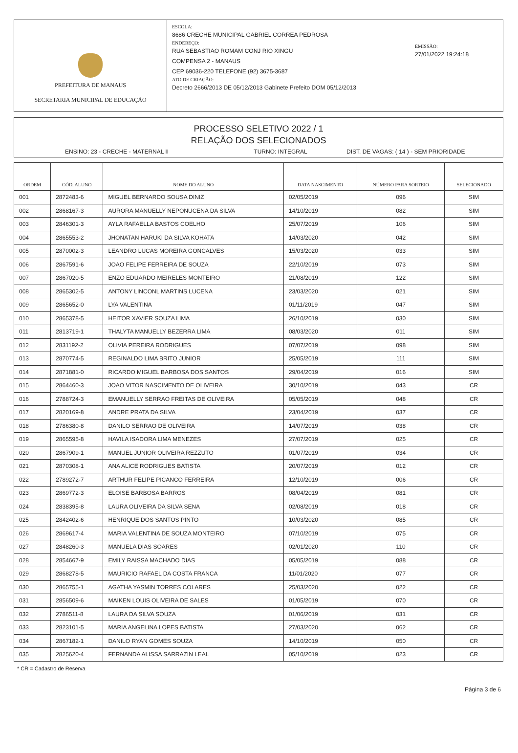PREFEITURA DE MANAUS
SECRETARIA MUNICIPAL DE EDUCAÇÃO
ESCOLA:
8686 CRECHE MUNICIPAL GABRIEL CORREA PEDROSA
ENDEREÇO:
RUA SEBASTIAO ROMAM CONJ RIO XINGU
COMPENSA 2 - MANAUS
CEP 69036-220 TELEFONE (92) 3675-3687
ATO DE CRIAÇÃO:
Decreto 2666/2013 DE 05/12/2013 Gabinete Prefeito DOM 05/12/2013
EMISSÃO:
27/01/2022 19:24:18
PROCESSO SELETIVO 2022 / 1
RELAÇÃO DOS SELECIONADOS
ENSINO: 23 - CRECHE - MATERNAL II TURNO: INTEGRAL DIST. DE VAGAS: ( 14 ) - SEM PRIORIDADE
| ORDEM | CÓD. ALUNO | NOME DO ALUNO | DATA NASCIMENTO | NÚMERO PARA SORTEIO | SELECIONADO |
| --- | --- | --- | --- | --- | --- |
| 001 | 2872483-6 | MIGUEL BERNARDO SOUSA DINIZ | 02/05/2019 | 096 | SIM |
| 002 | 2868167-3 | AURORA MANUELLY NEPONUCENA DA SILVA | 14/10/2019 | 082 | SIM |
| 003 | 2846301-3 | AYLA RAFAELLA BASTOS COELHO | 25/07/2019 | 106 | SIM |
| 004 | 2865553-2 | JHONATAN HARUKI DA SILVA KOHATA | 14/03/2020 | 042 | SIM |
| 005 | 2870002-3 | LEANDRO LUCAS MOREIRA GONCALVES | 15/03/2020 | 033 | SIM |
| 006 | 2867591-6 | JOAO FELIPE FERREIRA DE SOUZA | 22/10/2019 | 073 | SIM |
| 007 | 2867020-5 | ENZO EDUARDO MEIRELES MONTEIRO | 21/08/2019 | 122 | SIM |
| 008 | 2865302-5 | ANTONY LINCONL MARTINS LUCENA | 23/03/2020 | 021 | SIM |
| 009 | 2865652-0 | LYA VALENTINA | 01/11/2019 | 047 | SIM |
| 010 | 2865378-5 | HEITOR XAVIER SOUZA LIMA | 26/10/2019 | 030 | SIM |
| 011 | 2813719-1 | THALYTA MANUELLY BEZERRA LIMA | 08/03/2020 | 011 | SIM |
| 012 | 2831192-2 | OLIVIA PEREIRA RODRIGUES | 07/07/2019 | 098 | SIM |
| 013 | 2870774-5 | REGINALDO LIMA BRITO JUNIOR | 25/05/2019 | 111 | SIM |
| 014 | 2871881-0 | RICARDO MIGUEL BARBOSA DOS SANTOS | 29/04/2019 | 016 | SIM |
| 015 | 2864460-3 | JOAO VITOR NASCIMENTO DE OLIVEIRA | 30/10/2019 | 043 | CR |
| 016 | 2788724-3 | EMANUELLY SERRAO FREITAS DE OLIVEIRA | 05/05/2019 | 048 | CR |
| 017 | 2820169-8 | ANDRE PRATA DA SILVA | 23/04/2019 | 037 | CR |
| 018 | 2786380-8 | DANILO SERRAO DE OLIVEIRA | 14/07/2019 | 038 | CR |
| 019 | 2865595-8 | HAVILA ISADORA LIMA MENEZES | 27/07/2019 | 025 | CR |
| 020 | 2867909-1 | MANUEL JUNIOR OLIVEIRA REZZUTO | 01/07/2019 | 034 | CR |
| 021 | 2870308-1 | ANA ALICE RODRIGUES BATISTA | 20/07/2019 | 012 | CR |
| 022 | 2789272-7 | ARTHUR FELIPE PICANCO FERREIRA | 12/10/2019 | 006 | CR |
| 023 | 2869772-3 | ELOISE BARBOSA BARROS | 08/04/2019 | 081 | CR |
| 024 | 2838395-8 | LAURA OLIVEIRA DA SILVA SENA | 02/08/2019 | 018 | CR |
| 025 | 2842402-6 | HENRIQUE DOS SANTOS PINTO | 10/03/2020 | 085 | CR |
| 026 | 2869617-4 | MARIA VALENTINA DE SOUZA MONTEIRO | 07/10/2019 | 075 | CR |
| 027 | 2848260-3 | MANUELA DIAS SOARES | 02/01/2020 | 110 | CR |
| 028 | 2854667-9 | EMILY RAISSA MACHADO DIAS | 05/05/2019 | 088 | CR |
| 029 | 2868278-5 | MAURICIO RAFAEL DA COSTA FRANCA | 11/01/2020 | 077 | CR |
| 030 | 2865755-1 | AGATHA YASMIN TORRES COLARES | 25/03/2020 | 022 | CR |
| 031 | 2856509-6 | MAIKEN LOUIS OLIVEIRA DE SALES | 01/05/2019 | 070 | CR |
| 032 | 2786511-8 | LAURA DA SILVA SOUZA | 01/06/2019 | 031 | CR |
| 033 | 2823101-5 | MARIA ANGELINA LOPES BATISTA | 27/03/2020 | 062 | CR |
| 034 | 2867182-1 | DANILO RYAN GOMES SOUZA | 14/10/2019 | 050 | CR |
| 035 | 2825620-4 | FERNANDA ALISSA SARRAZIN LEAL | 05/10/2019 | 023 | CR |
* CR = Cadastro de Reserva
Página 3 de 6